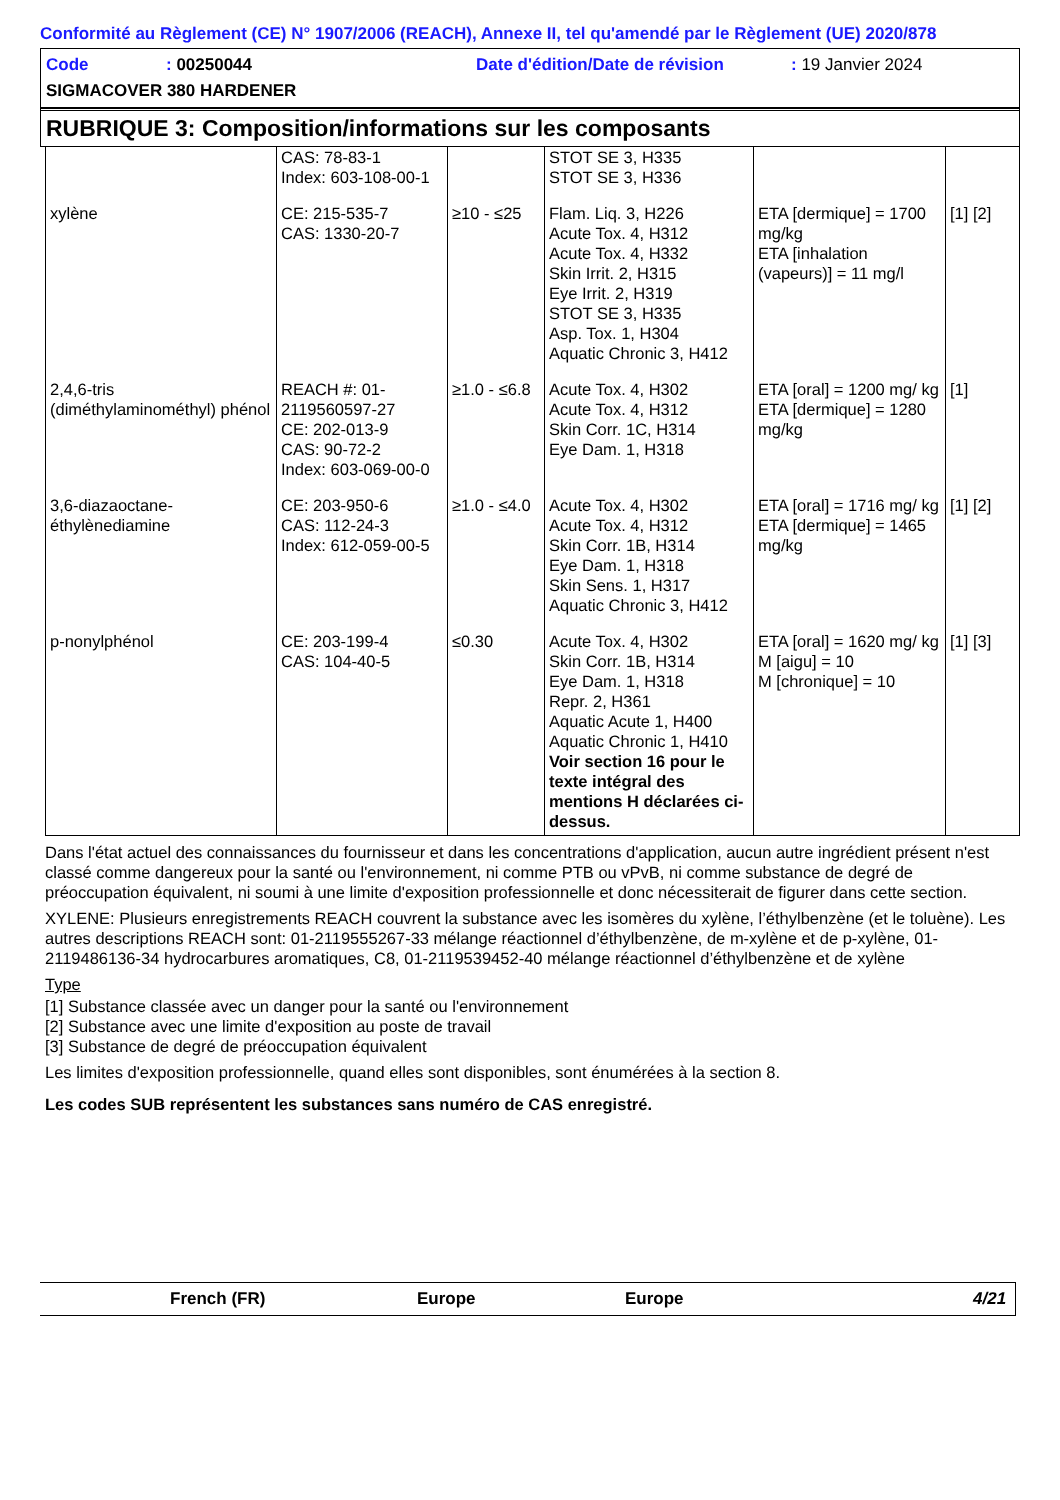Conformité au Règlement (CE) N° 1907/2006 (REACH), Annexe II, tel qu'amendé par le Règlement (UE) 2020/878
Code: 00250044 Date d'édition/Date de révision: 19 Janvier 2024
SIGMACOVER 380 HARDENER
RUBRIQUE 3: Composition/informations sur les composants
| | CAS: 78-83-1 Index: 603-108-00-1 | | STOT SE 3, H335 STOT SE 3, H336 | | |
| xylène | CE: 215-535-7 CAS: 1330-20-7 | ≥10 - ≤25 | Flam. Liq. 3, H226 Acute Tox. 4, H312 Acute Tox. 4, H332 Skin Irrit. 2, H315 Eye Irrit. 2, H319 STOT SE 3, H335 Asp. Tox. 1, H304 Aquatic Chronic 3, H412 | ETA [dermique] = 1700 mg/kg ETA [inhalation (vapeurs)] = 11 mg/l | [1] [2] |
| 2,4,6-tris (diméthylaminométhyl) phénol | REACH #: 01-2119560597-27 CE: 202-013-9 CAS: 90-72-2 Index: 603-069-00-0 | ≥1.0 - ≤6.8 | Acute Tox. 4, H302 Acute Tox. 4, H312 Skin Corr. 1C, H314 Eye Dam. 1, H318 | ETA [oral] = 1200 mg/ kg ETA [dermique] = 1280 mg/kg | [1] |
| 3,6-diazaoctane-éthylènediamine | CE: 203-950-6 CAS: 112-24-3 Index: 612-059-00-5 | ≥1.0 - ≤4.0 | Acute Tox. 4, H302 Acute Tox. 4, H312 Skin Corr. 1B, H314 Eye Dam. 1, H318 Skin Sens. 1, H317 Aquatic Chronic 3, H412 | ETA [oral] = 1716 mg/ kg ETA [dermique] = 1465 mg/kg | [1] [2] |
| p-nonylphénol | CE: 203-199-4 CAS: 104-40-5 | ≤0.30 | Acute Tox. 4, H302 Skin Corr. 1B, H314 Eye Dam. 1, H318 Repr. 2, H361 Aquatic Acute 1, H400 Aquatic Chronic 1, H410 Voir section 16 pour le texte intégral des mentions H déclarées ci-dessus. | ETA [oral] = 1620 mg/ kg M [aigu] = 10 M [chronique] = 10 | [1] [3] |
Dans l'état actuel des connaissances du fournisseur et dans les concentrations d'application, aucun autre ingrédient présent n'est classé comme dangereux pour la santé ou l'environnement, ni comme PTB ou vPvB, ni comme substance de degré de préoccupation équivalent, ni soumi à une limite d'exposition professionnelle et donc nécessiterait de figurer dans cette section.
XYLENE: Plusieurs enregistrements REACH couvrent la substance avec les isomères du xylène, l’éthylbenzène (et le toluène). Les autres descriptions REACH sont: 01-2119555267-33 mélange réactionnel d’éthylbenzène, de m-xylène et de p-xylène, 01-2119486136-34 hydrocarbures aromatiques, C8, 01-2119539452-40 mélange réactionnel d’éthylbenzène et de xylène
Type
[1] Substance classée avec un danger pour la santé ou l'environnement
[2] Substance avec une limite d'exposition au poste de travail
[3] Substance de degré de préoccupation équivalent
Les limites d'exposition professionnelle, quand elles sont disponibles, sont énumérées à la section 8.
Les codes SUB représentent les substances sans numéro de CAS enregistré.
French (FR) Europe Europe 4/21